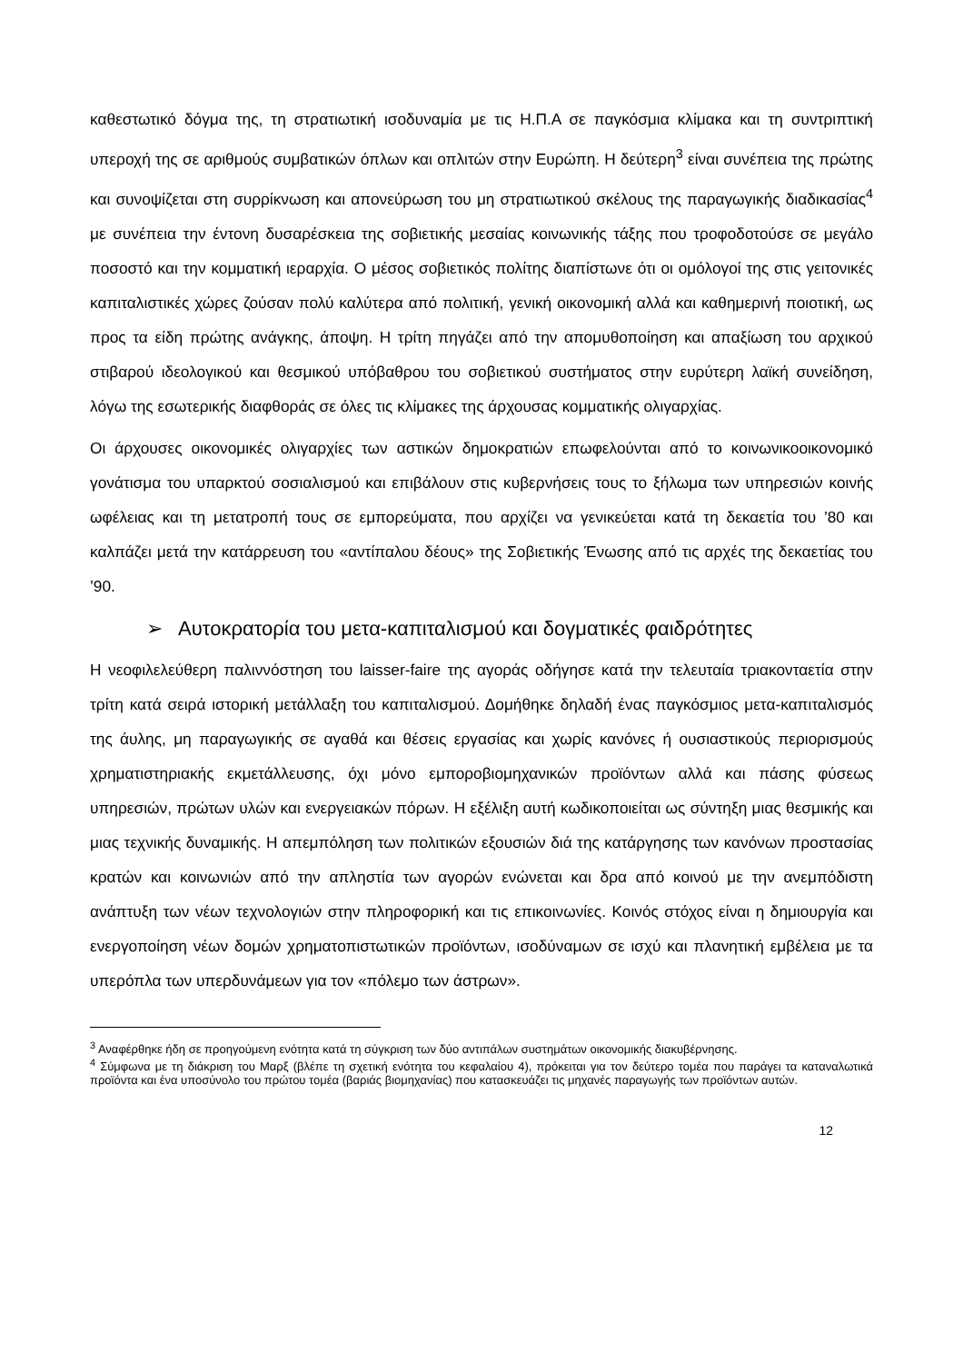καθεστωτικό δόγμα της, τη στρατιωτική ισοδυναμία με τις Η.Π.Α σε παγκόσμια κλίμακα και τη συντριπτική υπεροχή της σε αριθμούς συμβατικών όπλων και οπλιτών στην Ευρώπη. Η δεύτερη<sup>3</sup> είναι συνέπεια της πρώτης και συνοψίζεται στη συρρίκνωση και απονεύρωση του μη στρατιωτικού σκέλους της παραγωγικής διαδικασίας<sup>4</sup> με συνέπεια την έντονη δυσαρέσκεια της σοβιετικής μεσαίας κοινωνικής τάξης που τροφοδοτούσε σε μεγάλο ποσοστό και την κομματική ιεραρχία. Ο μέσος σοβιετικός πολίτης διαπίστωνε ότι οι ομόλογοί της στις γειτονικές καπιταλιστικές χώρες ζούσαν πολύ καλύτερα από πολιτική, γενική οικονομική αλλά και καθημερινή ποιοτική, ως προς τα είδη πρώτης ανάγκης, άποψη. Η τρίτη πηγάζει από την απομυθοποίηση και απαξίωση του αρχικού στιβαρού ιδεολογικού και θεσμικού υπόβαθρου του σοβιετικού συστήματος στην ευρύτερη λαϊκή συνείδηση, λόγω της εσωτερικής διαφθοράς σε όλες τις κλίμακες της άρχουσας κομματικής ολιγαρχίας.
Οι άρχουσες οικονομικές ολιγαρχίες των αστικών δημοκρατιών επωφελούνται από το κοινωνικοοικονομικό γονάτισμα του υπαρκτού σοσιαλισμού και επιβάλουν στις κυβερνήσεις τους το ξήλωμα των υπηρεσιών κοινής ωφέλειας και τη μετατροπή τους σε εμπορεύματα, που αρχίζει να γενικεύεται κατά τη δεκαετία του ’80 και καλπάζει μετά την κατάρρευση του «αντίπαλου δέους» της Σοβιετικής Ένωσης από τις αρχές της δεκαετίας του ’90.
➢ Αυτοκρατορία του μετα-καπιταλισμού και δογματικές φαιδρότητες
Η νεοφιλελεύθερη παλιννόστηση του laisser-faire της αγοράς οδήγησε κατά την τελευταία τριακονταετία στην τρίτη κατά σειρά ιστορική μετάλλαξη του καπιταλισμού. Δομήθηκε δηλαδή ένας παγκόσμιος μετα-καπιταλισμός της άυλης, μη παραγωγικής σε αγαθά και θέσεις εργασίας και χωρίς κανόνες ή ουσιαστικούς περιορισμούς χρηματιστηριακής εκμετάλλευσης, όχι μόνο εμποροβιομηχανικών προϊόντων αλλά και πάσης φύσεως υπηρεσιών, πρώτων υλών και ενεργειακών πόρων. Η εξέλιξη αυτή κωδικοποιείται ως σύντηξη μιας θεσμικής και μιας τεχνικής δυναμικής. Η απεμπόληση των πολιτικών εξουσιών διά της κατάργησης των κανόνων προστασίας κρατών και κοινωνιών από την απληστία των αγορών ενώνεται και δρα από κοινού με την ανεμπόδιστη ανάπτυξη των νέων τεχνολογιών στην πληροφορική και τις επικοινωνίες. Κοινός στόχος είναι η δημιουργία και ενεργοποίηση νέων δομών χρηματοπιστωτικών προϊόντων, ισοδύναμων σε ισχύ και πλανητική εμβέλεια με τα υπερόπλα των υπερδυνάμεων για τον «πόλεμο των άστρων».
<sup>3</sup> Αναφέρθηκε ήδη σε προηγούμενη ενότητα κατά τη σύγκριση των δύο αντιπάλων συστημάτων οικονομικής διακυβέρνησης.
<sup>4</sup> Σύμφωνα με τη διάκριση του Μαρξ (βλέπε τη σχετική ενότητα του κεφαλαίου 4), πρόκειται για τον δεύτερο τομέα που παράγει τα καταναλωτικά προϊόντα και ένα υποσύνολο του πρώτου τομέα (βαριάς βιομηχανίας) που κατασκευάζει τις μηχανές παραγωγής των προϊόντων αυτών.
12